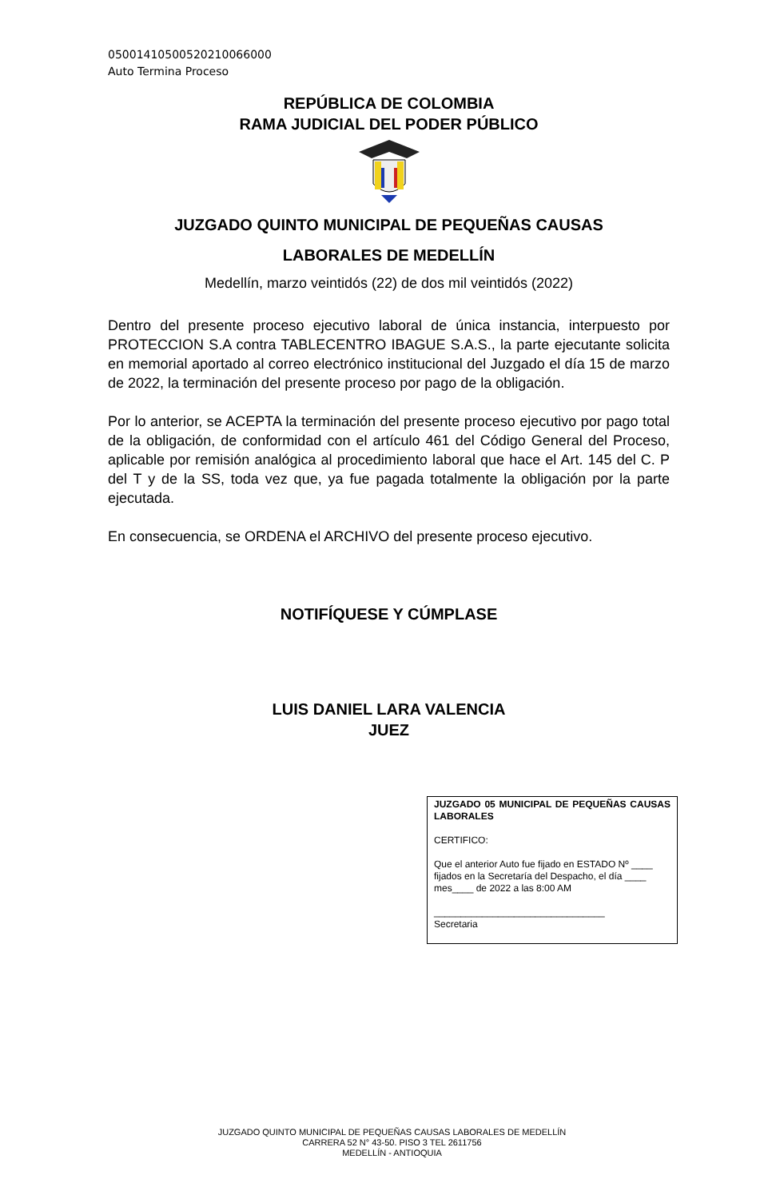05001410500520210066000
Auto Termina Proceso
REPÚBLICA DE COLOMBIA
RAMA JUDICIAL DEL PODER PÚBLICO
JUZGADO QUINTO MUNICIPAL DE PEQUEÑAS CAUSAS
LABORALES DE MEDELLÍN
Medellín, marzo veintidós (22) de dos mil veintidós (2022)
Dentro del presente proceso ejecutivo laboral de única instancia, interpuesto por PROTECCION S.A contra TABLECENTRO IBAGUE S.A.S., la parte ejecutante solicita en memorial aportado al correo electrónico institucional del Juzgado el día 15 de marzo de 2022, la terminación del presente proceso por pago de la obligación.
Por lo anterior, se ACEPTA la terminación del presente proceso ejecutivo por pago total de la obligación, de conformidad con el artículo 461 del Código General del Proceso, aplicable por remisión analógica al procedimiento laboral que hace el Art. 145 del C. P del T y de la SS, toda vez que, ya fue pagada totalmente la obligación por la parte ejecutada.
En consecuencia, se ORDENA el ARCHIVO del presente proceso ejecutivo.
NOTIFÍQUESE Y CÚMPLASE
LUIS DANIEL LARA VALENCIA
JUEZ
JUZGADO 05 MUNICIPAL DE PEQUEÑAS CAUSAS LABORALES
CERTIFICO:
Que el anterior Auto fue fijado en ESTADO Nº ____ fijados en la Secretaría del Despacho, el día ____ mes____ de 2022 a las 8:00 AM
________________________________
Secretaria
JUZGADO QUINTO MUNICIPAL DE PEQUEÑAS CAUSAS LABORALES DE MEDELLÍN
CARRERA 52 N° 43-50. PISO 3 TEL 2611756
MEDELLÍN - ANTIOQUIA